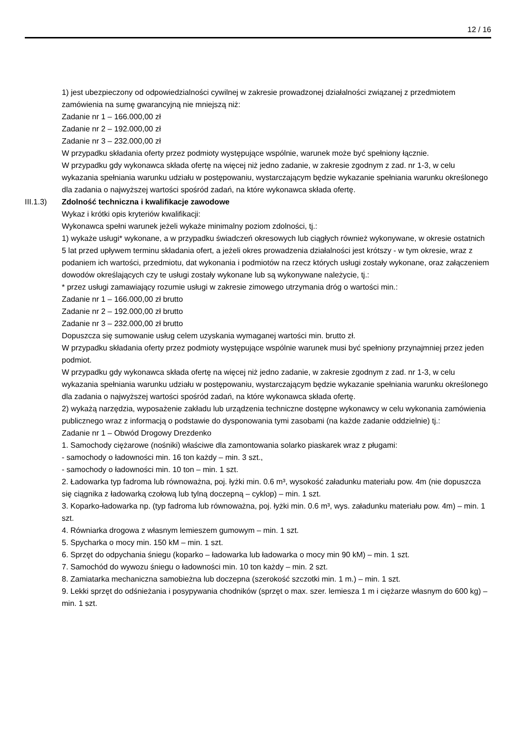12 / 16
1) jest ubezpieczony od odpowiedzialności cywilnej w zakresie prowadzonej działalności związanej z przedmiotem zamówienia na sumę gwarancyjną nie mniejszą niż:
Zadanie nr 1 – 166.000,00 zł
Zadanie nr 2 – 192.000,00 zł
Zadanie nr 3 – 232.000,00 zł
W przypadku składania oferty przez podmioty występujące wspólnie, warunek może być spełniony łącznie.
W przypadku gdy wykonawca składa ofertę na więcej niż jedno zadanie, w zakresie zgodnym z zad. nr 1-3, w celu wykazania spełniania warunku udziału w postępowaniu, wystarczającym będzie wykazanie spełniania warunku określonego dla zadania o najwyższej wartości spośród zadań, na które wykonawca składa ofertę.
III.1.3)
Zdolność techniczna i kwalifikacje zawodowe
Wykaz i krótki opis kryteriów kwalifikacji:
Wykonawca spełni warunek jeżeli wykaże minimalny poziom zdolności, tj.:
1) wykaże usługi* wykonane, a w przypadku świadczeń okresowych lub ciągłych również wykonywane, w okresie ostatnich 5 lat przed upływem terminu składania ofert, a jeżeli okres prowadzenia działalności jest krótszy - w tym okresie, wraz z podaniem ich wartości, przedmiotu, dat wykonania i podmiotów na rzecz których usługi zostały wykonane, oraz załączeniem dowodów określających czy te usługi zostały wykonane lub są wykonywane należycie, tj.:
* przez usługi zamawiający rozumie usługi w zakresie zimowego utrzymania dróg o wartości min.:
Zadanie nr 1 – 166.000,00 zł brutto
Zadanie nr 2 – 192.000,00 zł brutto
Zadanie nr 3 – 232.000,00 zł brutto
Dopuszcza się sumowanie usług celem uzyskania wymaganej wartości min. brutto zł.
W przypadku składania oferty przez podmioty występujące wspólnie warunek musi być spełniony przynajmniej przez jeden podmiot.
W przypadku gdy wykonawca składa ofertę na więcej niż jedno zadanie, w zakresie zgodnym z zad. nr 1-3, w celu wykazania spełniania warunku udziału w postępowaniu, wystarczającym będzie wykazanie spełniania warunku określonego dla zadania o najwyższej wartości spośród zadań, na które wykonawca składa ofertę.
2) wykażą narzędzia, wyposażenie zakładu lub urządzenia techniczne dostępne wykonawcy w celu wykonania zamówienia publicznego wraz z informacją o podstawie do dysponowania tymi zasobami (na każde zadanie oddzielnie) tj.:
Zadanie nr 1 – Obwód Drogowy Drezdenko
1. Samochody ciężarowe (nośniki) właściwe dla zamontowania solarko piaskarek wraz z pługami:
- samochody o ładowności min. 16 ton każdy – min. 3 szt.,
- samochody o ładowności min. 10 ton – min. 1 szt.
2. Ładowarka typ fadroma lub równoważna, poj. łyżki min. 0.6 m³, wysokość załadunku materiału pow. 4m (nie dopuszcza się ciągnika z ładowarką czołową lub tylną doczepną – cyklop) – min. 1 szt.
3. Koparko-ładowarka np. (typ fadroma lub równoważna, poj. łyżki min. 0.6 m³, wys. załadunku materiału pow. 4m) – min. 1 szt.
4. Równiarka drogowa z własnym lemieszem gumowym – min. 1 szt.
5. Spycharka o mocy min. 150 kM – min. 1 szt.
6. Sprzęt do odpychania śniegu (koparko – ładowarka lub ładowarka o mocy min 90 kM) – min. 1 szt.
7. Samochód do wywozu śniegu o ładowności min. 10 ton każdy – min. 2 szt.
8. Zamiatarka mechaniczna samobieżna lub doczepna (szerokość szczotki min. 1 m.) – min. 1 szt.
9. Lekki sprzęt do odśnieżania i posypywania chodników (sprzęt o max. szer. lemiesza 1 m i ciężarze własnym do 600 kg) – min. 1 szt.